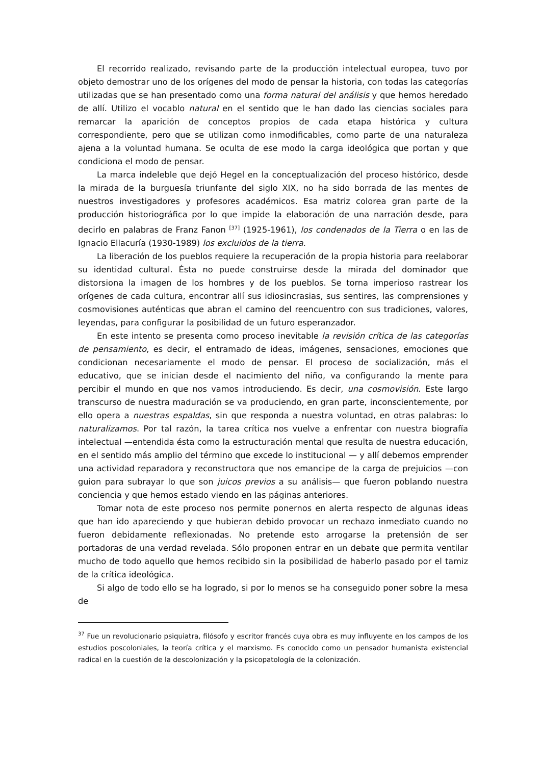El recorrido realizado, revisando parte de la producción intelectual europea, tuvo por objeto demostrar uno de los orígenes del modo de pensar la historia, con todas las categorías utilizadas que se han presentado como una forma natural del análisis y que hemos heredado de allí. Utilizo el vocablo natural en el sentido que le han dado las ciencias sociales para remarcar la aparición de conceptos propios de cada etapa histórica y cultura correspondiente, pero que se utilizan como inmodificables, como parte de una naturaleza ajena a la voluntad humana. Se oculta de ese modo la carga ideológica que portan y que condiciona el modo de pensar.
La marca indeleble que dejó Hegel en la conceptualización del proceso histórico, desde la mirada de la burguesía triunfante del siglo XIX, no ha sido borrada de las mentes de nuestros investigadores y profesores académicos. Esa matriz colorea gran parte de la producción historiográfica por lo que impide la elaboración de una narración desde, para decirlo en palabras de Franz Fanon <sup>[37]</sup> (1925-1961), los condenados de la Tierra o en las de Ignacio Ellacuría (1930-1989) los excluidos de la tierra.
La liberación de los pueblos requiere la recuperación de la propia historia para reelaborar su identidad cultural. Ésta no puede construirse desde la mirada del dominador que distorsiona la imagen de los hombres y de los pueblos. Se torna imperioso rastrear los orígenes de cada cultura, encontrar allí sus idiosincrasias, sus sentires, las comprensiones y cosmovisiones auténticas que abran el camino del reencuentro con sus tradiciones, valores, leyendas, para configurar la posibilidad de un futuro esperanzador.
En este intento se presenta como proceso inevitable la revisión crítica de las categorías de pensamiento, es decir, el entramado de ideas, imágenes, sensaciones, emociones que condicionan necesariamente el modo de pensar. El proceso de socialización, más el educativo, que se inician desde el nacimiento del niño, va configurando la mente para percibir el mundo en que nos vamos introduciendo. Es decir, una cosmovisión. Este largo transcurso de nuestra maduración se va produciendo, en gran parte, inconscientemente, por ello opera a nuestras espaldas, sin que responda a nuestra voluntad, en otras palabras: lo naturalizamos. Por tal razón, la tarea crítica nos vuelve a enfrentar con nuestra biografía intelectual —entendida ésta como la estructuración mental que resulta de nuestra educación, en el sentido más amplio del término que excede lo institucional — y allí debemos emprender una actividad reparadora y reconstructora que nos emancipe de la carga de prejuicios —con guion para subrayar lo que son juicos previos a su análisis— que fueron poblando nuestra conciencia y que hemos estado viendo en las páginas anteriores.
Tomar nota de este proceso nos permite ponernos en alerta respecto de algunas ideas que han ido apareciendo y que hubieran debido provocar un rechazo inmediato cuando no fueron debidamente reflexionadas. No pretende esto arrogarse la pretensión de ser portadoras de una verdad revelada. Sólo proponen entrar en un debate que permita ventilar mucho de todo aquello que hemos recibido sin la posibilidad de haberlo pasado por el tamiz de la crítica ideológica.
Si algo de todo ello se ha logrado, si por lo menos se ha conseguido poner sobre la mesa de
<sup>37</sup> Fue un revolucionario psiquiatra, filósofo y escritor francés cuya obra es muy influyente en los campos de los estudios poscoloniales, la teoría crítica y el marxismo. Es conocido como un pensador humanista existencial radical en la cuestión de la descolonización y la psicopatología de la colonización.